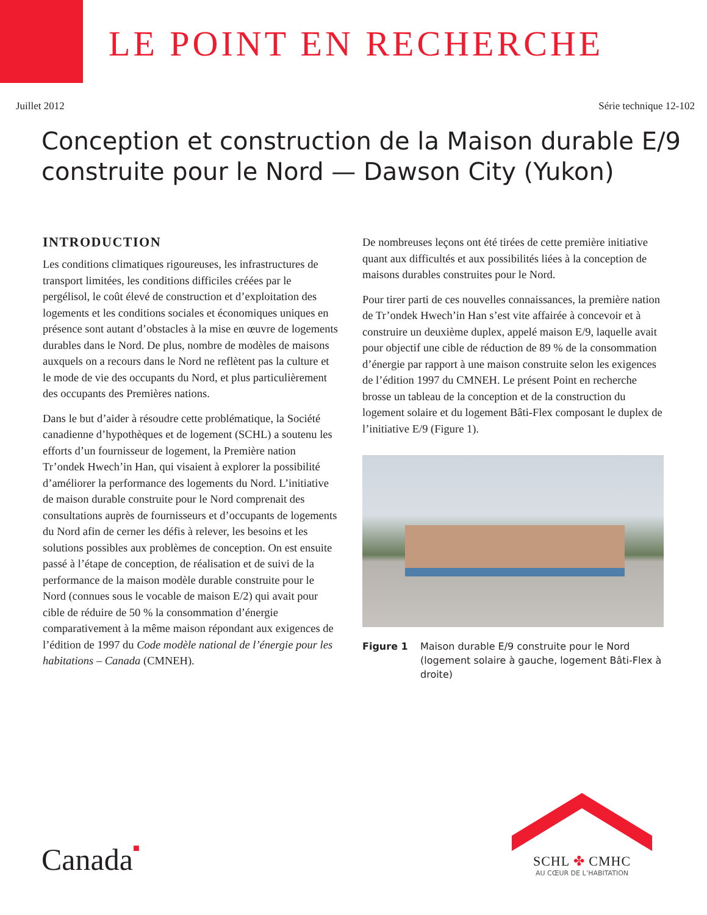LE POINT EN RECHERCHE
Juillet 2012 Série technique 12-102
Conception et construction de la Maison durable E/9 construite pour le Nord — Dawson City (Yukon)
INTRODUCTION
Les conditions climatiques rigoureuses, les infrastructures de transport limitées, les conditions difficiles créées par le pergélisol, le coût élevé de construction et d’exploitation des logements et les conditions sociales et économiques uniques en présence sont autant d’obstacles à la mise en œuvre de logements durables dans le Nord. De plus, nombre de modèles de maisons auxquels on a recours dans le Nord ne reflètent pas la culture et le mode de vie des occupants du Nord, et plus particulièrement des occupants des Premières nations.
Dans le but d’aider à résoudre cette problématique, la Société canadienne d’hypothèques et de logement (SCHL) a soutenu les efforts d’un fournisseur de logement, la Première nation Tr’ondek Hwech’in Han, qui visaient à explorer la possibilité d’améliorer la performance des logements du Nord. L’initiative de maison durable construite pour le Nord comprenait des consultations auprès de fournisseurs et d’occupants de logements du Nord afin de cerner les défis à relever, les besoins et les solutions possibles aux problèmes de conception. On est ensuite passé à l’étape de conception, de réalisation et de suivi de la performance de la maison modèle durable construite pour le Nord (connues sous le vocable de maison E/2) qui avait pour cible de réduire de 50 % la consommation d’énergie comparativement à la même maison répondant aux exigences de l’édition de 1997 du Code modèle national de l’énergie pour les habitations – Canada (CMNEH).
De nombreuses leçons ont été tirées de cette première initiative quant aux difficultés et aux possibilités liées à la conception de maisons durables construites pour le Nord.
Pour tirer parti de ces nouvelles connaissances, la première nation de Tr’ondek Hwech’in Han s’est vite affairée à concevoir et à construire un deuxième duplex, appelé maison E/9, laquelle avait pour objectif une cible de réduction de 89 % de la consommation d’énergie par rapport à une maison construite selon les exigences de l’édition 1997 du CMNEH. Le présent Point en recherche brosse un tableau de la conception et de la construction du logement solaire et du logement Bâti-Flex composant le duplex de l’initiative E/9 (Figure 1).
Figure 1 Maison durable E/9 construite pour le Nord (logement solaire à gauche, logement Bâti-Flex à droite)
Canada■
SCHL ✤ CMHC
AU CŒUR DE L’HABITATION